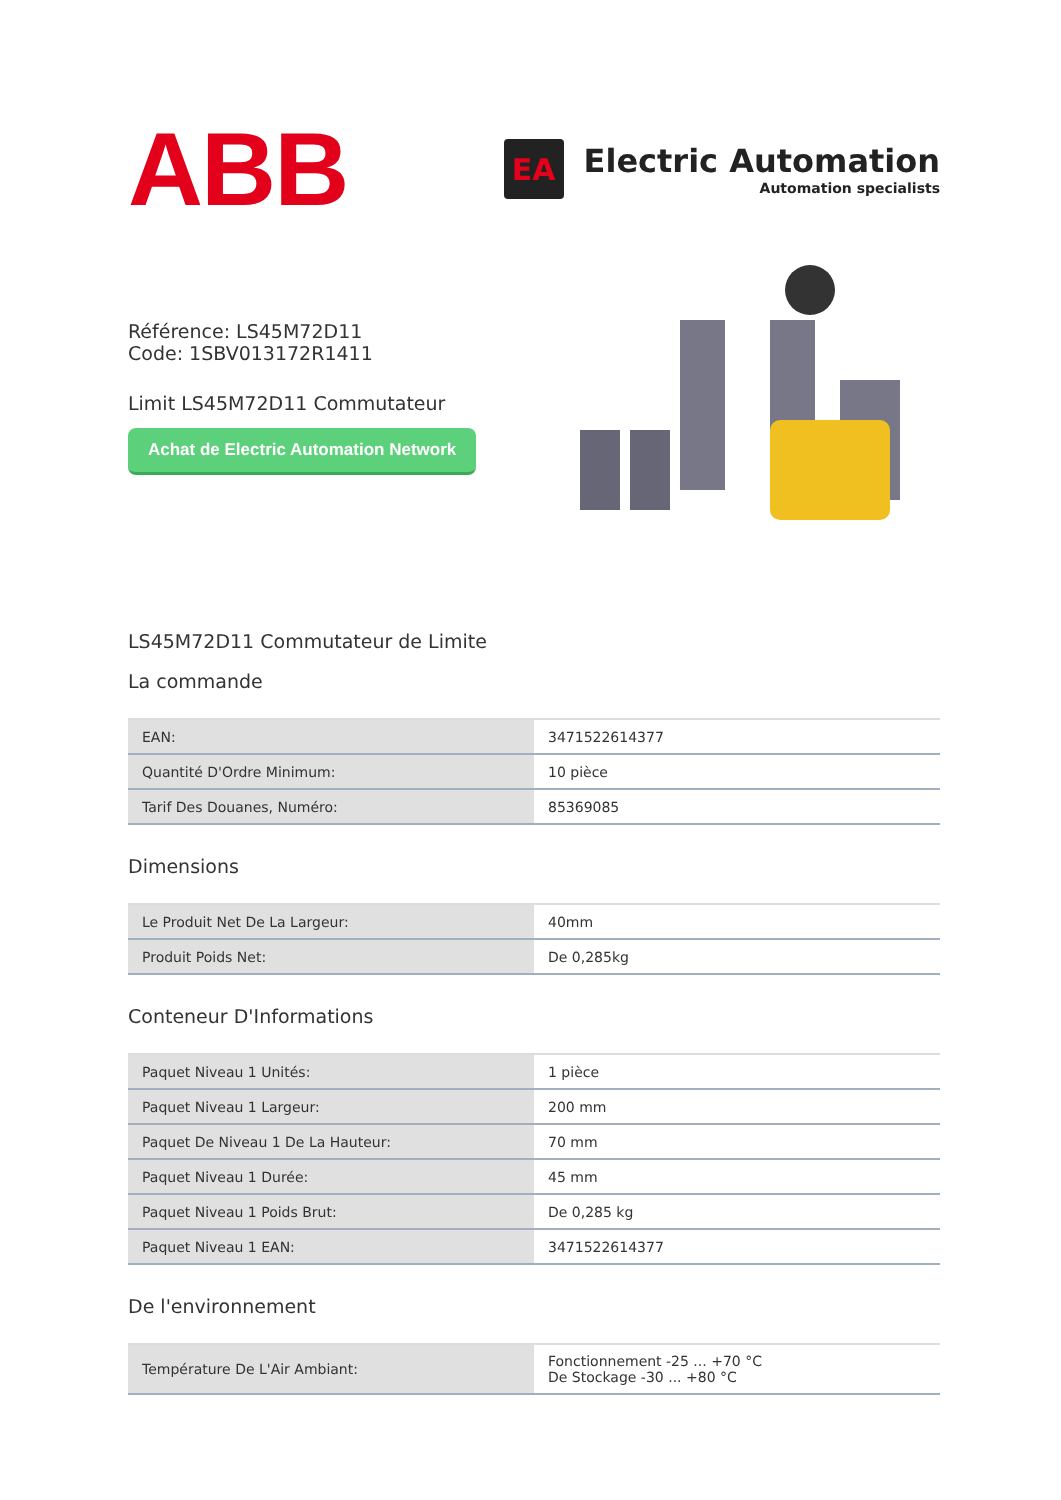ABB
EA
Electric Automation
Automation specialists
Référence: LS45M72D11
Code: 1SBV013172R1411
Limit LS45M72D11 Commutateur
Achat de Electric Automation Network
LS45M72D11 Commutateur de Limite
La commande
| EAN: | 3471522614377 |
| Quantité D'Ordre Minimum: | 10 pièce |
| Tarif Des Douanes, Numéro: | 85369085 |
Dimensions
| Le Produit Net De La Largeur: | 40mm |
| Produit Poids Net: | De 0,285kg |
Conteneur D'Informations
| Paquet Niveau 1 Unités: | 1 pièce |
| Paquet Niveau 1 Largeur: | 200 mm |
| Paquet De Niveau 1 De La Hauteur: | 70 mm |
| Paquet Niveau 1 Durée: | 45 mm |
| Paquet Niveau 1 Poids Brut: | De 0,285 kg |
| Paquet Niveau 1 EAN: | 3471522614377 |
De l'environnement
| Température De L'Air Ambiant: | Fonctionnement -25 ... +70 °C De Stockage -30 ... +80 °C |